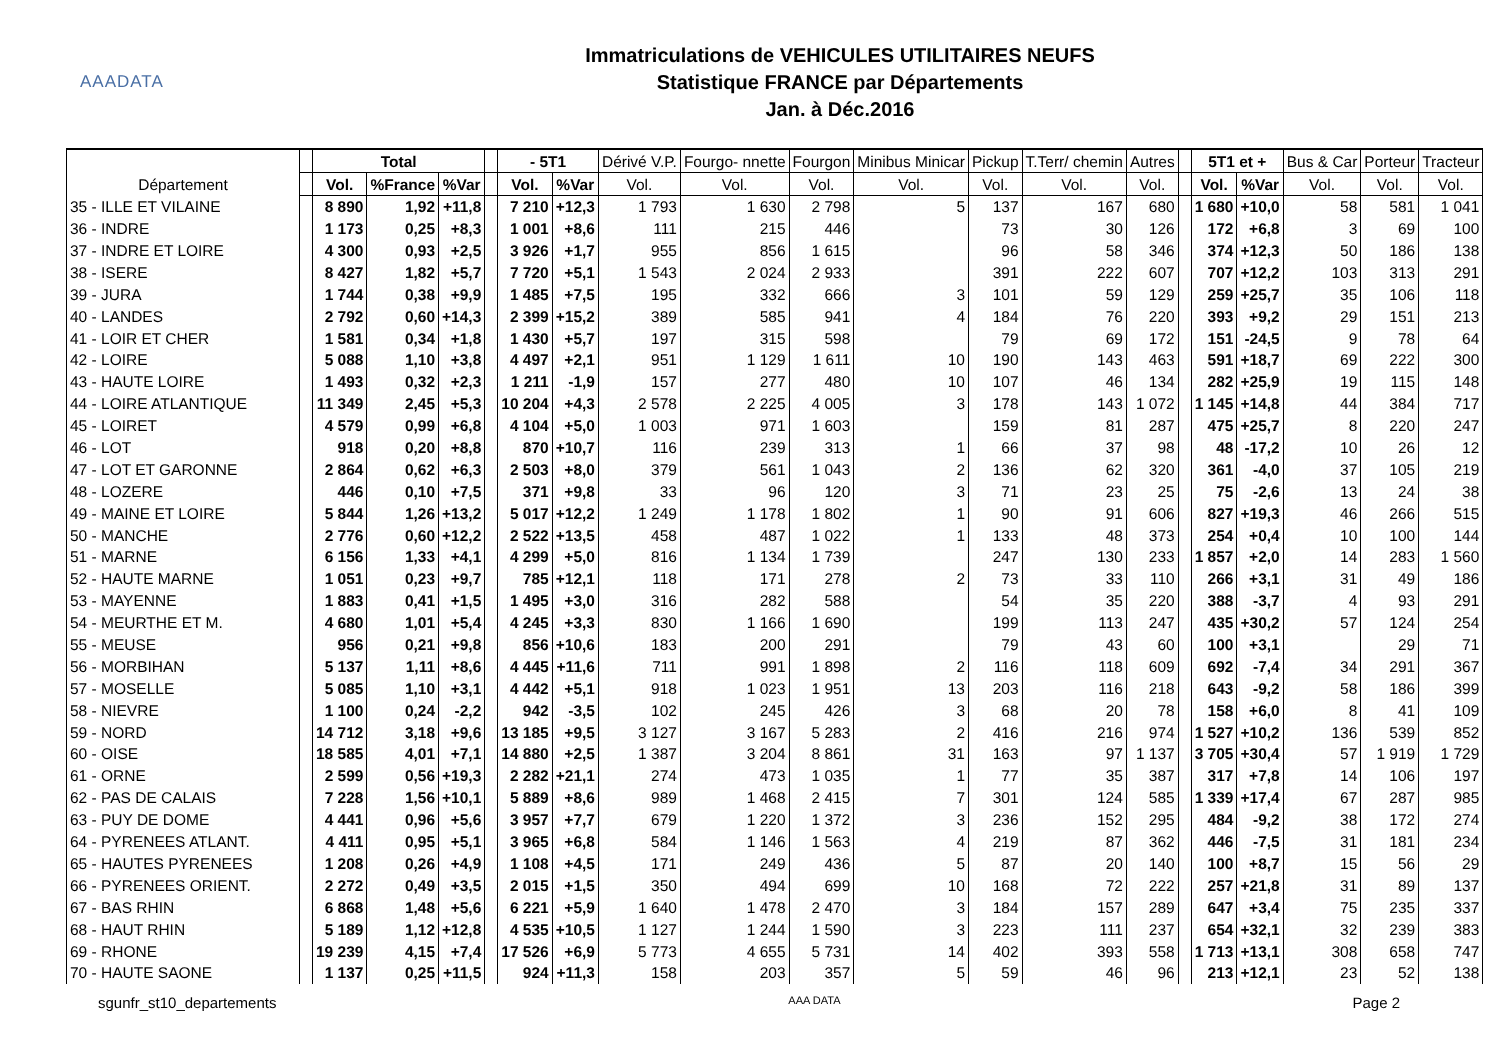AAADATA
Immatriculations de VEHICULES UTILITAIRES NEUFS
Statistique FRANCE par Départements
Jan. à Déc.2016
| Département | | Total | | | | - 5T1 | | Dérivé V.P. | Fourgo- nnette | Fourgon | Minibus Minicar | Pickup | T.Terr/ chemin | Autres | | 5T1 et + | | Bus & Car | Porteur | Tracteur |
| --- | --- | --- | --- | --- | --- | --- | --- | --- | --- | --- | --- | --- | --- | --- | --- | --- | --- | --- | --- | --- |
| | | Vol. | %France | %Var | | Vol. | %Var | Vol. | Vol. | Vol. | Vol. | Vol. | Vol. | Vol. | | Vol. | %Var | Vol. | Vol. | Vol. |
| 35 - ILLE ET VILAINE | | 8 890 | 1,92 | +11,8 | | 7 210 | +12,3 | 1 793 | 1 630 | 2 798 | 5 | 137 | 167 | 680 | | 1 680 | +10,0 | 58 | 581 | 1 041 |
| 36 - INDRE | | 1 173 | 0,25 | +8,3 | | 1 001 | +8,6 | 111 | 215 | 446 | | 73 | 30 | 126 | | 172 | +6,8 | 3 | 69 | 100 |
| 37 - INDRE ET LOIRE | | 4 300 | 0,93 | +2,5 | | 3 926 | +1,7 | 955 | 856 | 1 615 | | 96 | 58 | 346 | | 374 | +12,3 | 50 | 186 | 138 |
| 38 - ISERE | | 8 427 | 1,82 | +5,7 | | 7 720 | +5,1 | 1 543 | 2 024 | 2 933 | | 391 | 222 | 607 | | 707 | +12,2 | 103 | 313 | 291 |
| 39 - JURA | | 1 744 | 0,38 | +9,9 | | 1 485 | +7,5 | 195 | 332 | 666 | 3 | 101 | 59 | 129 | | 259 | +25,7 | 35 | 106 | 118 |
| 40 - LANDES | | 2 792 | 0,60 | +14,3 | | 2 399 | +15,2 | 389 | 585 | 941 | 4 | 184 | 76 | 220 | | 393 | +9,2 | 29 | 151 | 213 |
| 41 - LOIR ET CHER | | 1 581 | 0,34 | +1,8 | | 1 430 | +5,7 | 197 | 315 | 598 | | 79 | 69 | 172 | | 151 | -24,5 | 9 | 78 | 64 |
| 42 - LOIRE | | 5 088 | 1,10 | +3,8 | | 4 497 | +2,1 | 951 | 1 129 | 1 611 | 10 | 190 | 143 | 463 | | 591 | +18,7 | 69 | 222 | 300 |
| 43 - HAUTE LOIRE | | 1 493 | 0,32 | +2,3 | | 1 211 | -1,9 | 157 | 277 | 480 | 10 | 107 | 46 | 134 | | 282 | +25,9 | 19 | 115 | 148 |
| 44 - LOIRE ATLANTIQUE | | 11 349 | 2,45 | +5,3 | | 10 204 | +4,3 | 2 578 | 2 225 | 4 005 | 3 | 178 | 143 | 1 072 | | 1 145 | +14,8 | 44 | 384 | 717 |
| 45 - LOIRET | | 4 579 | 0,99 | +6,8 | | 4 104 | +5,0 | 1 003 | 971 | 1 603 | | 159 | 81 | 287 | | 475 | +25,7 | 8 | 220 | 247 |
| 46 - LOT | | 918 | 0,20 | +8,8 | | 870 | +10,7 | 116 | 239 | 313 | 1 | 66 | 37 | 98 | | 48 | -17,2 | 10 | 26 | 12 |
| 47 - LOT ET GARONNE | | 2 864 | 0,62 | +6,3 | | 2 503 | +8,0 | 379 | 561 | 1 043 | 2 | 136 | 62 | 320 | | 361 | -4,0 | 37 | 105 | 219 |
| 48 - LOZERE | | 446 | 0,10 | +7,5 | | 371 | +9,8 | 33 | 96 | 120 | 3 | 71 | 23 | 25 | | 75 | -2,6 | 13 | 24 | 38 |
| 49 - MAINE ET LOIRE | | 5 844 | 1,26 | +13,2 | | 5 017 | +12,2 | 1 249 | 1 178 | 1 802 | 1 | 90 | 91 | 606 | | 827 | +19,3 | 46 | 266 | 515 |
| 50 - MANCHE | | 2 776 | 0,60 | +12,2 | | 2 522 | +13,5 | 458 | 487 | 1 022 | 1 | 133 | 48 | 373 | | 254 | +0,4 | 10 | 100 | 144 |
| 51 - MARNE | | 6 156 | 1,33 | +4,1 | | 4 299 | +5,0 | 816 | 1 134 | 1 739 | | 247 | 130 | 233 | | 1 857 | +2,0 | 14 | 283 | 1 560 |
| 52 - HAUTE MARNE | | 1 051 | 0,23 | +9,7 | | 785 | +12,1 | 118 | 171 | 278 | 2 | 73 | 33 | 110 | | 266 | +3,1 | 31 | 49 | 186 |
| 53 - MAYENNE | | 1 883 | 0,41 | +1,5 | | 1 495 | +3,0 | 316 | 282 | 588 | | 54 | 35 | 220 | | 388 | -3,7 | 4 | 93 | 291 |
| 54 - MEURTHE ET M. | | 4 680 | 1,01 | +5,4 | | 4 245 | +3,3 | 830 | 1 166 | 1 690 | | 199 | 113 | 247 | | 435 | +30,2 | 57 | 124 | 254 |
| 55 - MEUSE | | 956 | 0,21 | +9,8 | | 856 | +10,6 | 183 | 200 | 291 | | 79 | 43 | 60 | | 100 | +3,1 | | 29 | 71 |
| 56 - MORBIHAN | | 5 137 | 1,11 | +8,6 | | 4 445 | +11,6 | 711 | 991 | 1 898 | 2 | 116 | 118 | 609 | | 692 | -7,4 | 34 | 291 | 367 |
| 57 - MOSELLE | | 5 085 | 1,10 | +3,1 | | 4 442 | +5,1 | 918 | 1 023 | 1 951 | 13 | 203 | 116 | 218 | | 643 | -9,2 | 58 | 186 | 399 |
| 58 - NIEVRE | | 1 100 | 0,24 | -2,2 | | 942 | -3,5 | 102 | 245 | 426 | 3 | 68 | 20 | 78 | | 158 | +6,0 | 8 | 41 | 109 |
| 59 - NORD | | 14 712 | 3,18 | +9,6 | | 13 185 | +9,5 | 3 127 | 3 167 | 5 283 | 2 | 416 | 216 | 974 | | 1 527 | +10,2 | 136 | 539 | 852 |
| 60 - OISE | | 18 585 | 4,01 | +7,1 | | 14 880 | +2,5 | 1 387 | 3 204 | 8 861 | 31 | 163 | 97 | 1 137 | | 3 705 | +30,4 | 57 | 1 919 | 1 729 |
| 61 - ORNE | | 2 599 | 0,56 | +19,3 | | 2 282 | +21,1 | 274 | 473 | 1 035 | 1 | 77 | 35 | 387 | | 317 | +7,8 | 14 | 106 | 197 |
| 62 - PAS DE CALAIS | | 7 228 | 1,56 | +10,1 | | 5 889 | +8,6 | 989 | 1 468 | 2 415 | 7 | 301 | 124 | 585 | | 1 339 | +17,4 | 67 | 287 | 985 |
| 63 - PUY DE DOME | | 4 441 | 0,96 | +5,6 | | 3 957 | +7,7 | 679 | 1 220 | 1 372 | 3 | 236 | 152 | 295 | | 484 | -9,2 | 38 | 172 | 274 |
| 64 - PYRENEES ATLANT. | | 4 411 | 0,95 | +5,1 | | 3 965 | +6,8 | 584 | 1 146 | 1 563 | 4 | 219 | 87 | 362 | | 446 | -7,5 | 31 | 181 | 234 |
| 65 - HAUTES PYRENEES | | 1 208 | 0,26 | +4,9 | | 1 108 | +4,5 | 171 | 249 | 436 | 5 | 87 | 20 | 140 | | 100 | +8,7 | 15 | 56 | 29 |
| 66 - PYRENEES ORIENT. | | 2 272 | 0,49 | +3,5 | | 2 015 | +1,5 | 350 | 494 | 699 | 10 | 168 | 72 | 222 | | 257 | +21,8 | 31 | 89 | 137 |
| 67 - BAS RHIN | | 6 868 | 1,48 | +5,6 | | 6 221 | +5,9 | 1 640 | 1 478 | 2 470 | 3 | 184 | 157 | 289 | | 647 | +3,4 | 75 | 235 | 337 |
| 68 - HAUT RHIN | | 5 189 | 1,12 | +12,8 | | 4 535 | +10,5 | 1 127 | 1 244 | 1 590 | 3 | 223 | 111 | 237 | | 654 | +32,1 | 32 | 239 | 383 |
| 69 - RHONE | | 19 239 | 4,15 | +7,4 | | 17 526 | +6,9 | 5 773 | 4 655 | 5 731 | 14 | 402 | 393 | 558 | | 1 713 | +13,1 | 308 | 658 | 747 |
| 70 - HAUTE SAONE | | 1 137 | 0,25 | +11,5 | | 924 | +11,3 | 158 | 203 | 357 | 5 | 59 | 46 | 96 | | 213 | +12,1 | 23 | 52 | 138 |
sgunfr_st10_departements AAA DATA Page 2